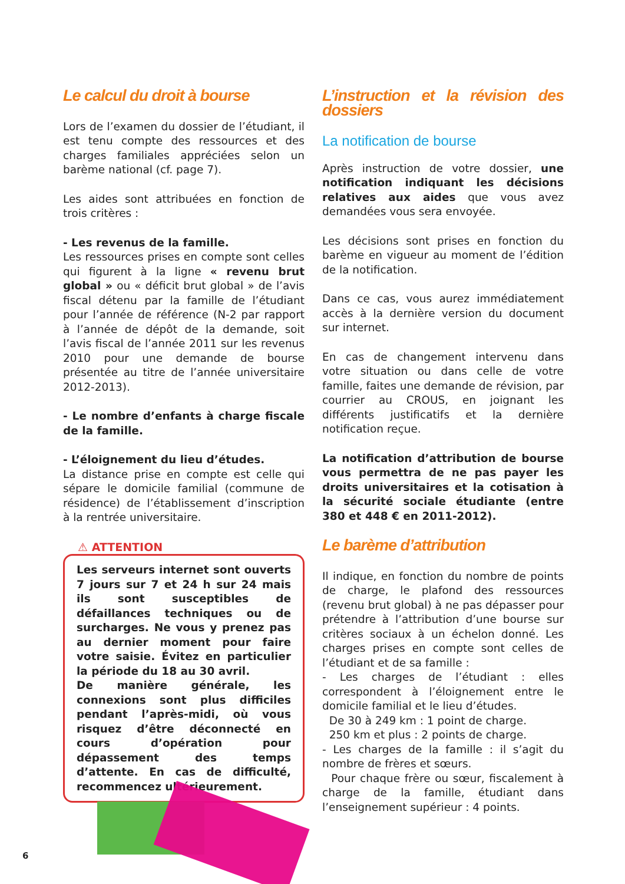Le calcul du droit à bourse
Lors de l’examen du dossier de l’étudiant, il est tenu compte des ressources et des charges familiales appréciées selon un barème national (cf. page 7).
Les aides sont attribuées en fonction de trois critères :
- Les revenus de la famille.
Les ressources prises en compte sont celles qui figurent à la ligne « revenu brut global » ou « déficit brut global » de l’avis fiscal détenu par la famille de l’étudiant pour l’année de référence (N-2 par rapport à l’année de dépôt de la demande, soit l’avis fiscal de l’année 2011 sur les revenus 2010 pour une demande de bourse présentée au titre de l’année universitaire 2012-2013).
- Le nombre d’enfants à charge fiscale de la famille.
- L’éloignement du lieu d’études.
La distance prise en compte est celle qui sépare le domicile familial (commune de résidence) de l’établissement d’inscription à la rentrée universitaire.
⚠ ATTENTION
Les serveurs internet sont ouverts 7 jours sur 7 et 24 h sur 24 mais ils sont susceptibles de défaillances techniques ou de surcharges. Ne vous y prenez pas au dernier moment pour faire votre saisie. Évitez en particulier la période du 18 au 30 avril.
De manière générale, les connexions sont plus difficiles pendant l’après-midi, où vous risquez d’être déconnecté en cours d’opération pour dépassement des temps d’attente. En cas de difficulté, recommencez ultérieurement.
L’instruction et la révision des dossiers
La notification de bourse
Après instruction de votre dossier, une notification indiquant les décisions relatives aux aides que vous avez demandées vous sera envoyée.
Les décisions sont prises en fonction du barème en vigueur au moment de l’édition de la notification.
Dans ce cas, vous aurez immédiatement accès à la dernière version du document sur internet.
En cas de changement intervenu dans votre situation ou dans celle de votre famille, faites une demande de révision, par courrier au CROUS, en joignant les différents justificatifs et la dernière notification reçue.
La notification d’attribution de bourse vous permettra de ne pas payer les droits universitaires et la cotisation à la sécurité sociale étudiante (entre 380 et 448 € en 2011-2012).
Le barème d’attribution
Il indique, en fonction du nombre de points de charge, le plafond des ressources (revenu brut global) à ne pas dépasser pour prétendre à l’attribution d’une bourse sur critères sociaux à un échelon donné. Les charges prises en compte sont celles de l’étudiant et de sa famille :
- Les charges de l’étudiant : elles correspondent à l’éloignement entre le domicile familial et le lieu d’études.
De 30 à 249 km : 1 point de charge.
250 km et plus : 2 points de charge.
- Les charges de la famille : il s’agit du nombre de frères et sœurs.
Pour chaque frère ou sœur, fiscalement à charge de la famille, étudiant dans l’enseignement supérieur : 4 points.
6